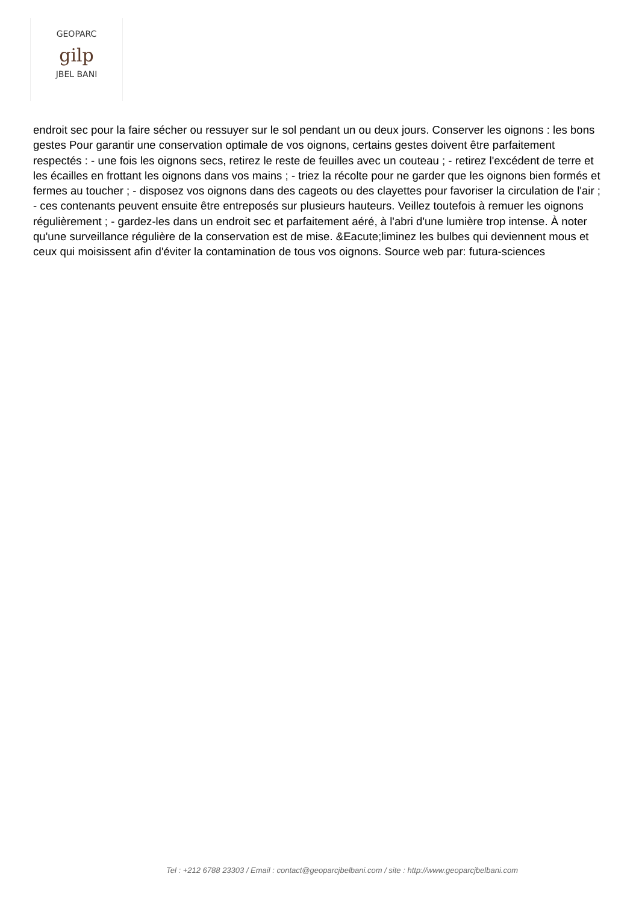GEOPARC
gilp
JBEL BANI
endroit sec pour la faire sécher ou ressuyer sur le sol pendant un ou deux jours. Conserver les oignons : les bons gestes Pour garantir une conservation optimale de vos oignons, certains gestes doivent être parfaitement respectés : - une fois les oignons secs, retirez le reste de feuilles avec un couteau ; - retirez l'excédent de terre et les écailles en frottant les oignons dans vos mains ; - triez la récolte pour ne garder que les oignons bien formés et fermes au toucher ; - disposez vos oignons dans des cageots ou des clayettes pour favoriser la circulation de l'air ; - ces contenants peuvent ensuite être entreposés sur plusieurs hauteurs. Veillez toutefois à remuer les oignons régulièrement ; - gardez-les dans un endroit sec et parfaitement aéré, à l'abri d'une lumière trop intense. À noter qu'une surveillance régulière de la conservation est de mise. &Eacute;liminez les bulbes qui deviennent mous et ceux qui moisissent afin d'éviter la contamination de tous vos oignons. Source web par: futura-sciences
Tel : +212 6788 23303 / Email : contact@geoparcjbelbani.com / site : http://www.geoparcjbelbani.com